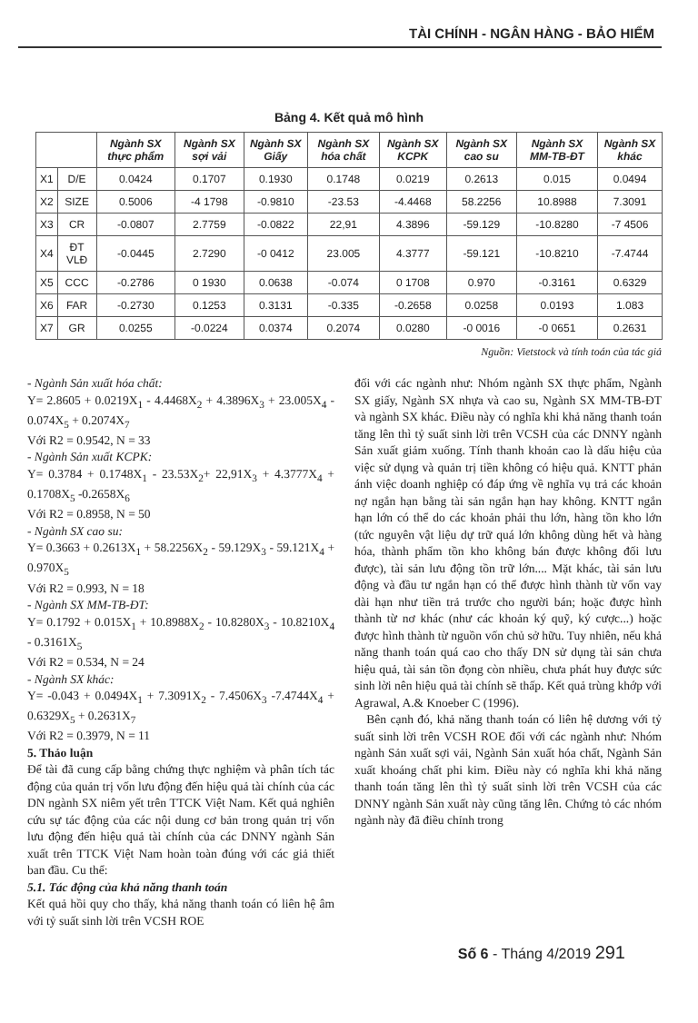TÀI CHÍNH - NGÂN HÀNG - BẢO HIỂM
Bảng 4. Kết quả mô hình
| | | Ngành SX thực phẩm | Ngành SX sợi vải | Ngành SX Giấy | Ngành SX hóa chất | Ngành SX KCPK | Ngành SX cao su | Ngành SX MM-TB-ĐT | Ngành SX khác |
| --- | --- | --- | --- | --- | --- | --- | --- | --- | --- |
| X1 | D/E | 0.0424 | 0.1707 | 0.1930 | 0.1748 | 0.0219 | 0.2613 | 0.015 | 0.0494 |
| X2 | SIZE | 0.5006 | -4 1798 | -0.9810 | -23.53 | -4.4468 | 58.2256 | 10.8988 | 7.3091 |
| X3 | CR | -0.0807 | 2.7759 | -0.0822 | 22,91 | 4.3896 | -59.129 | -10.8280 | -7 4506 |
| X4 | ĐT VLĐ | -0.0445 | 2.7290 | -0 0412 | 23.005 | 4.3777 | -59.121 | -10.8210 | -7.4744 |
| X5 | CCC | -0.2786 | 0 1930 | 0.0638 | -0.074 | 0 1708 | 0.970 | -0.3161 | 0.6329 |
| X6 | FAR | -0.2730 | 0.1253 | 0.3131 | -0.335 | -0.2658 | 0.0258 | 0.0193 | 1.083 |
| X7 | GR | 0.0255 | -0.0224 | 0.0374 | 0.2074 | 0.0280 | -0 0016 | -0 0651 | 0.2631 |
Nguồn: Vietstock và tính toán của tác giả
- Ngành Sản xuất hóa chất:
Y= 2.8605 + 0.0219X<sub>1</sub> - 4.4468X<sub>2</sub> + 4.3896X<sub>3</sub> + 23.005X<sub>4</sub> - 0.074X<sub>5</sub> + 0.2074X<sub>7</sub>
Với R2 = 0.9542, N = 33
- Ngành Sản xuất KCPK:
Y= 0.3784 + 0.1748X<sub>1</sub> - 23.53X<sub>2</sub>+ 22,91X<sub>3</sub> + 4.3777X<sub>4</sub> + 0.1708X<sub>5</sub> -0.2658X<sub>6</sub>
Với R2 = 0.8958, N = 50
- Ngành SX cao su:
Y= 0.3663 + 0.2613X<sub>1</sub> + 58.2256X<sub>2</sub> - 59.129X<sub>3</sub> - 59.121X<sub>4</sub> + 0.970X<sub>5</sub>
Với R2 = 0.993, N = 18
- Ngành SX MM-TB-ĐT:
Y= 0.1792 + 0.015X<sub>1</sub> + 10.8988X<sub>2</sub> - 10.8280X<sub>3</sub> - 10.8210X<sub>4</sub> - 0.3161X<sub>5</sub>
Với R2 = 0.534, N = 24
- Ngành SX khác:
Y= -0.043 + 0.0494X<sub>1</sub> + 7.3091X<sub>2</sub> - 7.4506X<sub>3</sub> -7.4744X<sub>4</sub> + 0.6329X<sub>5</sub> + 0.2631X<sub>7</sub>
Với R2 = 0.3979, N = 11
5. Thảo luận
Để tài đã cung cấp bằng chứng thực nghiệm và phân tích tác động của quản trị vốn lưu động đến hiệu quả tài chính của các DN ngành SX niêm yết trên TTCK Việt Nam. Kết quả nghiên cứu sự tác động của các nội dung cơ bản trong quản trị vốn lưu động đến hiệu quả tài chính của các DNNY ngành Sản xuất trên TTCK Việt Nam hoàn toàn đúng với các giả thiết ban đầu. Cu thể:
5.1. Tác động của khả năng thanh toán
Kết quả hồi quy cho thấy, khả năng thanh toán có liên hệ âm với tỷ suất sinh lời trên VCSH ROE
đối với các ngành như: Nhóm ngành SX thực phẩm, Ngành SX giấy, Ngành SX nhựa và cao su, Ngành SX MM-TB-ĐT và ngành SX khác. Điều này có nghĩa khi khả năng thanh toán tăng lên thì tỷ suất sinh lời trên VCSH của các DNNY ngành Sản xuất giảm xuống. Tính thanh khoản cao là dấu hiệu của việc sử dụng và quản trị tiền không có hiệu quả. KNTT phản ánh việc doanh nghiệp có đáp ứng về nghĩa vụ trả các khoản nợ ngắn hạn bằng tài sản ngắn hạn hay không. KNTT ngắn hạn lớn có thể do các khoản phải thu lớn, hàng tồn kho lớn (tức nguyên vật liệu dự trữ quá lớn không dùng hết và hàng hóa, thành phẩm tồn kho không bán được không đối lưu được), tài sản lưu động tồn trữ lớn.... Mặt khác, tài sản lưu động và đầu tư ngắn hạn có thể được hình thành từ vốn vay dài hạn như tiền trả trước cho người bán; hoặc được hình thành từ nơ khác (như các khoản ký quỹ, ký cược...) hoặc được hình thành từ nguồn vốn chủ sở hữu. Tuy nhiên, nếu khả năng thanh toán quá cao cho thấy DN sử dụng tài sản chưa hiệu quả, tài sản tồn đọng còn nhiều, chưa phát huy được sức sinh lời nên hiệu quả tài chính sẽ thấp. Kết quả trùng khớp với Agrawal, A.& Knoeber C (1996).
Bên cạnh đó, khả năng thanh toán có liên hệ dương với tỷ suất sinh lời trên VCSH ROE đối với các ngành như: Nhóm ngành Sản xuất sợi vải, Ngành Sản xuất hóa chất, Ngành Sản xuất khoáng chất phi kim. Điều này có nghĩa khi khả năng thanh toán tăng lên thì tỷ suất sinh lời trên VCSH của các DNNY ngành Sản xuất này cũng tăng lên. Chứng tỏ các nhóm ngành này đã điều chỉnh trong
Số 6 - Tháng 4/2019 291